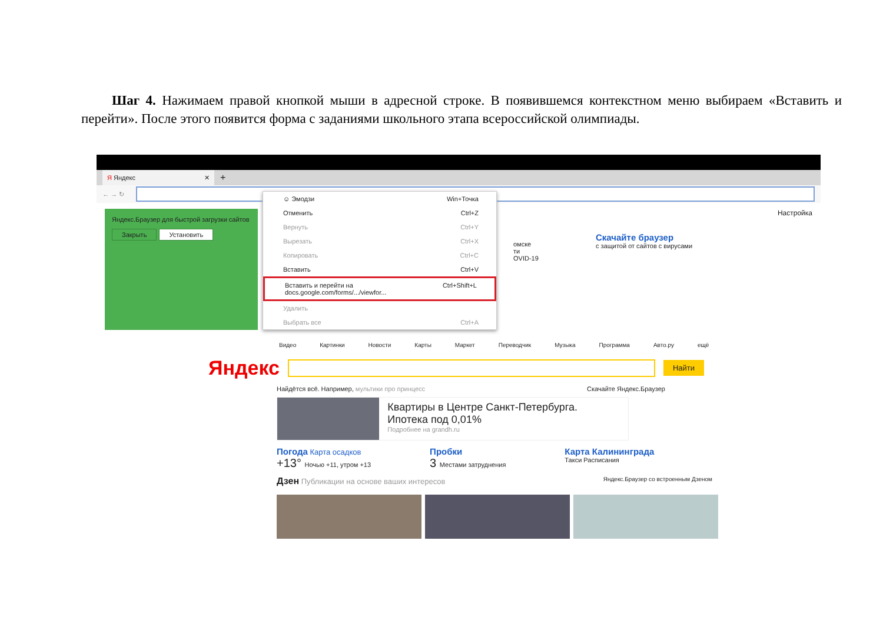Шаг 4. Нажимаем правой кнопкой мыши в адресной строке. В появившемся контекстном меню выбираем «Вставить и перейти». После этого появится форма с заданиями школьного этапа всероссийской олимпиады.
Я Яндекс ✕
+
← → ↻
Яндекс.Браузер для быстрой загрузки сайтов
Закрыть Установить
☺ Эмодзи Win+Точка
Отменить Ctrl+Z
Вернуть Ctrl+Y
Вырезать Ctrl+X
Копировать Ctrl+C
Вставить Ctrl+V
Вставить и перейти на docs.google.com/forms/.../viewfor... Ctrl+Shift+L
Удалить
Выбрать все Ctrl+A
Настройка
омске
ти
OVID-19
Скачайте браузер
с защитой от сайтов с вирусами
Видео Картинки Новости Карты Маркет Переводчик Музыка Программа Авто.ру ещё
Яндекс
Найти
Найдётся всё. Например, мультики про принцесс Скачайте Яндекс.Браузер
Квартиры в Центре Санкт-Петербурга. Ипотека под 0,01%
Подробнее на grandh.ru
Погода Карта осадков
+13° Ночью +11, утром +13
Пробки
3 Местами затруднения
Карта Калининграда
Такси Расписания
Дзен Публикации на основе ваших интересов Яндекс.Браузер со встроенным Дзеном